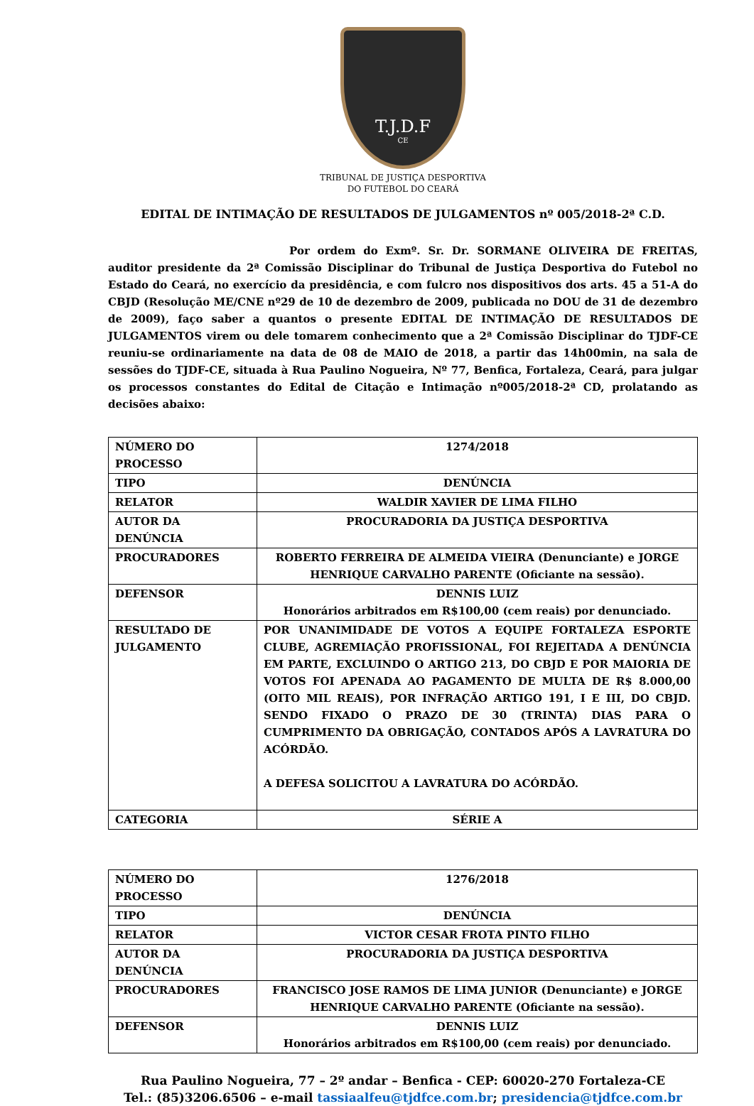T.J.D.F
CE
TRIBUNAL DE JUSTIÇA DESPORTIVA
DO FUTEBOL DO CEARÁ
EDITAL DE INTIMAÇÃO DE RESULTADOS DE JULGAMENTOS nº 005/2018-2ª C.D.
Por ordem do Exmº. Sr. Dr. SORMANE OLIVEIRA DE FREITAS, auditor presidente da 2ª Comissão Disciplinar do Tribunal de Justiça Desportiva do Futebol no Estado do Ceará, no exercício da presidência, e com fulcro nos dispositivos dos arts. 45 a 51-A do CBJD (Resolução ME/CNE nº29 de 10 de dezembro de 2009, publicada no DOU de 31 de dezembro de 2009), faço saber a quantos o presente EDITAL DE INTIMAÇÃO DE RESULTADOS DE JULGAMENTOS virem ou dele tomarem conhecimento que a 2ª Comissão Disciplinar do TJDF-CE reuniu-se ordinariamente na data de 08 de MAIO de 2018, a partir das 14h00min, na sala de sessões do TJDF-CE, situada à Rua Paulino Nogueira, Nº 77, Benfica, Fortaleza, Ceará, para julgar os processos constantes do Edital de Citação e Intimação nº005/2018-2ª CD, prolatando as decisões abaixo:
| NÚMERO DO PROCESSO | 1274/2018 |
| TIPO | DENÚNCIA |
| RELATOR | WALDIR XAVIER DE LIMA FILHO |
| AUTOR DA DENÚNCIA | PROCURADORIA DA JUSTIÇA DESPORTIVA |
| PROCURADORES | ROBERTO FERREIRA DE ALMEIDA VIEIRA (Denunciante) e JORGE HENRIQUE CARVALHO PARENTE (Oficiante na sessão). |
| DEFENSOR | DENNIS LUIZ Honorários arbitrados em R$100,00 (cem reais) por denunciado. |
| RESULTADO DE JULGAMENTO | POR UNANIMIDADE DE VOTOS A EQUIPE FORTALEZA ESPORTE CLUBE, AGREMIAÇÃO PROFISSIONAL, FOI REJEITADA A DENÚNCIA EM PARTE, EXCLUINDO O ARTIGO 213, DO CBJD E POR MAIORIA DE VOTOS FOI APENADA AO PAGAMENTO DE MULTA DE R$ 8.000,00 (OITO MIL REAIS), POR INFRAÇÃO ARTIGO 191, I E III, DO CBJD. SENDO FIXADO O PRAZO DE 30 (TRINTA) DIAS PARA O CUMPRIMENTO DA OBRIGAÇÃO, CONTADOS APÓS A LAVRATURA DO ACÓRDÃO. A DEFESA SOLICITOU A LAVRATURA DO ACÓRDÃO. |
| CATEGORIA | SÉRIE A |
| NÚMERO DO PROCESSO | 1276/2018 |
| TIPO | DENÚNCIA |
| RELATOR | VICTOR CESAR FROTA PINTO FILHO |
| AUTOR DA DENÚNCIA | PROCURADORIA DA JUSTIÇA DESPORTIVA |
| PROCURADORES | FRANCISCO JOSE RAMOS DE LIMA JUNIOR (Denunciante) e JORGE HENRIQUE CARVALHO PARENTE (Oficiante na sessão). |
| DEFENSOR | DENNIS LUIZ Honorários arbitrados em R$100,00 (cem reais) por denunciado. |
Rua Paulino Nogueira, 77 – 2º andar – Benfica - CEP: 60020-270 Fortaleza-CE
Tel.: (85)3206.6506 – e-mail tassiaalfeu@tjdfce.com.br; presidencia@tjdfce.com.br